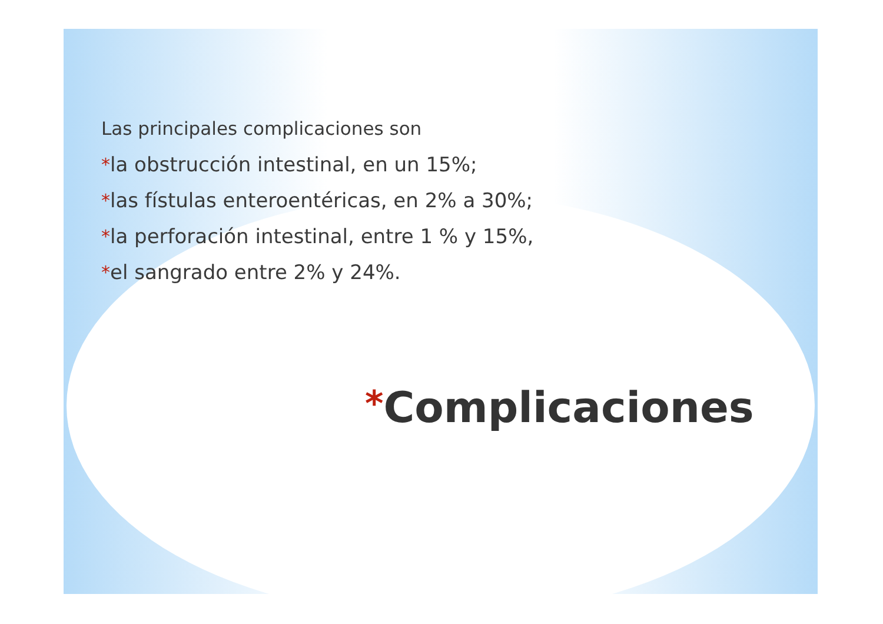Las principales complicaciones son
*la obstrucción intestinal, en un 15%;
*las fístulas enteroentéricas, en 2% a 30%;
*la perforación intestinal, entre 1 % y 15%,
*el sangrado entre 2% y 24%.
*Complicaciones